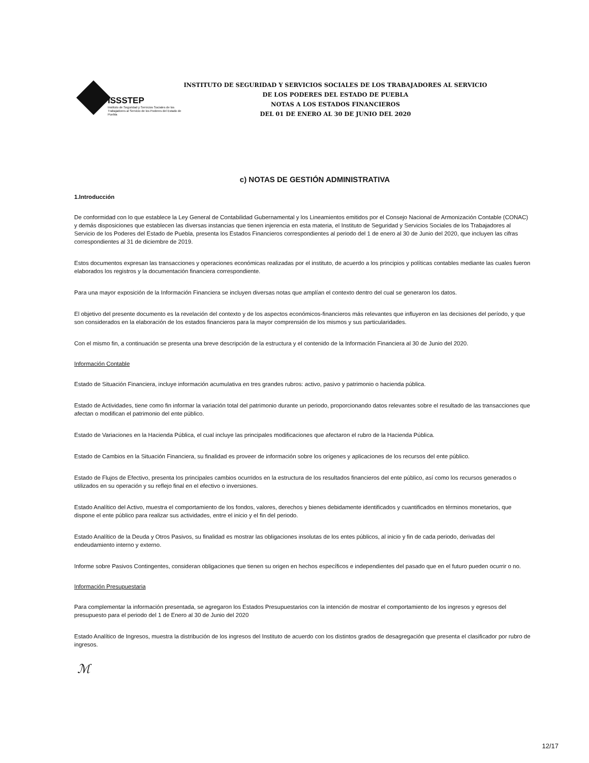ISSSTEP
Instituto de Seguridad y Servicios Sociales de los Trabajadores al Servicio de los Poderes del Estado de Puebla
INSTITUTO DE SEGURIDAD Y SERVICIOS SOCIALES DE LOS TRABAJADORES AL SERVICIO
DE LOS PODERES DEL ESTADO DE PUEBLA
NOTAS A LOS ESTADOS FINANCIEROS
DEL 01 DE ENERO AL 30 DE JUNIO DEL 2020
c) NOTAS DE GESTIÓN ADMINISTRATIVA
1.Introducción
De conformidad con lo que establece la Ley General de Contabilidad Gubernamental y los Lineamientos emitidos por el Consejo Nacional de Armonización Contable (CONAC) y demás disposiciones que establecen las diversas instancias que tienen injerencia en esta materia, el Instituto de Seguridad y Servicios Sociales de los Trabajadores al Servicio de los Poderes del Estado de Puebla, presenta los Estados Financieros correspondientes al periodo del 1 de enero al 30 de Junio del 2020, que incluyen las cifras correspondientes al 31 de diciembre de 2019.
Estos documentos expresan las transacciones y operaciones económicas realizadas por el instituto, de acuerdo a los principios y políticas contables mediante las cuales fueron elaborados los registros y la documentación financiera correspondiente.
Para una mayor exposición de la Información Financiera se incluyen diversas notas que amplían el contexto dentro del cual se generaron los datos.
El objetivo del presente documento es la revelación del contexto y de los aspectos económicos-financieros más relevantes que influyeron en las decisiones del período, y que son considerados en la elaboración de los estados financieros para la mayor comprensión de los mismos y sus particularidades.
Con el mismo fin, a continuación se presenta una breve descripción de la estructura y el contenido de la Información Financiera al 30 de Junio del 2020.
Información Contable
Estado de Situación Financiera, incluye información acumulativa en tres grandes rubros: activo, pasivo y patrimonio o hacienda pública.
Estado de Actividades, tiene como fin informar la variación total del patrimonio durante un periodo, proporcionando datos relevantes sobre el resultado de las transacciones que afectan o modifican el patrimonio del ente público.
Estado de Variaciones en la Hacienda Pública, el cual incluye las principales modificaciones que afectaron el rubro de la Hacienda Pública.
Estado de Cambios en la Situación Financiera, su finalidad es proveer de información sobre los orígenes y aplicaciones de los recursos del ente público.
Estado de Flujos de Efectivo, presenta los principales cambios ocurridos en la estructura de los resultados financieros del ente público, así como los recursos generados o utilizados en su operación y su reflejo final en el efectivo o inversiones.
Estado Analítico del Activo, muestra el comportamiento de los fondos, valores, derechos y bienes debidamente identificados y cuantificados en términos monetarios, que dispone el ente público para realizar sus actividades, entre el inicio y el fin del periodo.
Estado Analítico de la Deuda y Otros Pasivos, su finalidad es mostrar las obligaciones insolutas de los entes públicos, al inicio y fin de cada periodo, derivadas del endeudamiento interno y externo.
Informe sobre Pasivos Contingentes, consideran obligaciones que tienen su origen en hechos específicos e independientes del pasado que en el futuro pueden ocurrir o no.
Información Presupuestaria
Para complementar la información presentada, se agregaron los Estados Presupuestarios con la intención de mostrar el comportamiento de los ingresos y egresos del presupuesto para el periodo del 1 de Enero al 30 de Junio del 2020
Estado Analítico de Ingresos, muestra la distribución de los ingresos del Instituto de acuerdo con los distintos grados de desagregación que presenta el clasificador por rubro de ingresos.
ℳ
12/17